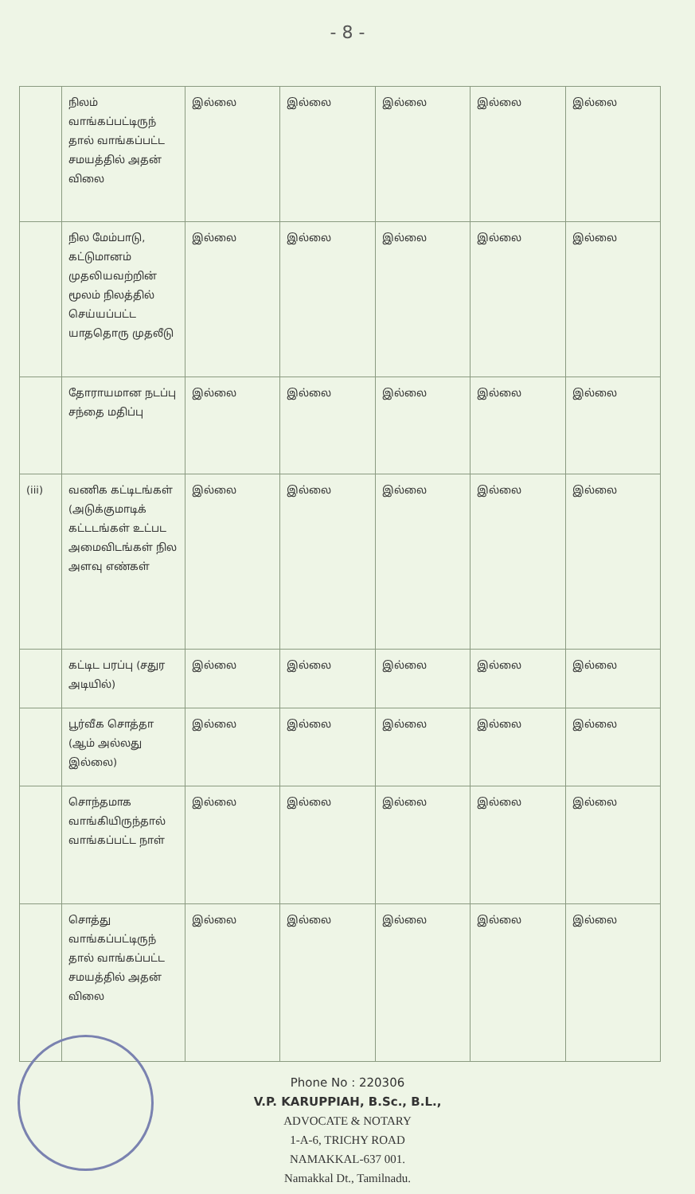- 8 -
| | நிலம் வாங்கப்பட்டிருந் தால் வாங்கப்பட்ட சமயத்தில் அதன் விலை | இல்லை | இல்லை | இல்லை | இல்லை | இல்லை |
| | நில மேம்பாடு, கட்டுமானம் முதலியவற்றின் மூலம் நிலத்தில் செய்யப்பட்ட யாததொரு முதலீடு | இல்லை | இல்லை | இல்லை | இல்லை | இல்லை |
| | தோராயமான நடப்பு சந்தை மதிப்பு | இல்லை | இல்லை | இல்லை | இல்லை | இல்லை |
| (iii) | வணிக கட்டிடங்கள் (அடுக்குமாடிக் கட்டடங்கள் உட்பட அமைவிடங்கள் நில அளவு எண்கள் | இல்லை | இல்லை | இல்லை | இல்லை | இல்லை |
| | கட்டிட பரப்பு (சதுர அடியில்) | இல்லை | இல்லை | இல்லை | இல்லை | இல்லை |
| | பூர்வீக சொத்தா (ஆம் அல்லது இல்லை) | இல்லை | இல்லை | இல்லை | இல்லை | இல்லை |
| | சொந்தமாக வாங்கியிருந்தால் வாங்கப்பட்ட நாள் | இல்லை | இல்லை | இல்லை | இல்லை | இல்லை |
| | சொத்து வாங்கப்பட்டிருந் தால் வாங்கப்பட்ட சமயத்தில் அதன் விலை | இல்லை | இல்லை | இல்லை | இல்லை | இல்லை |
Phone No : 220306
V.P. KARUPPIAH, B.Sc., B.L.,
ADVOCATE & NOTARY
1-A-6, TRICHY ROAD
NAMAKKAL-637 001.
Namakkal Dt., Tamilnadu.